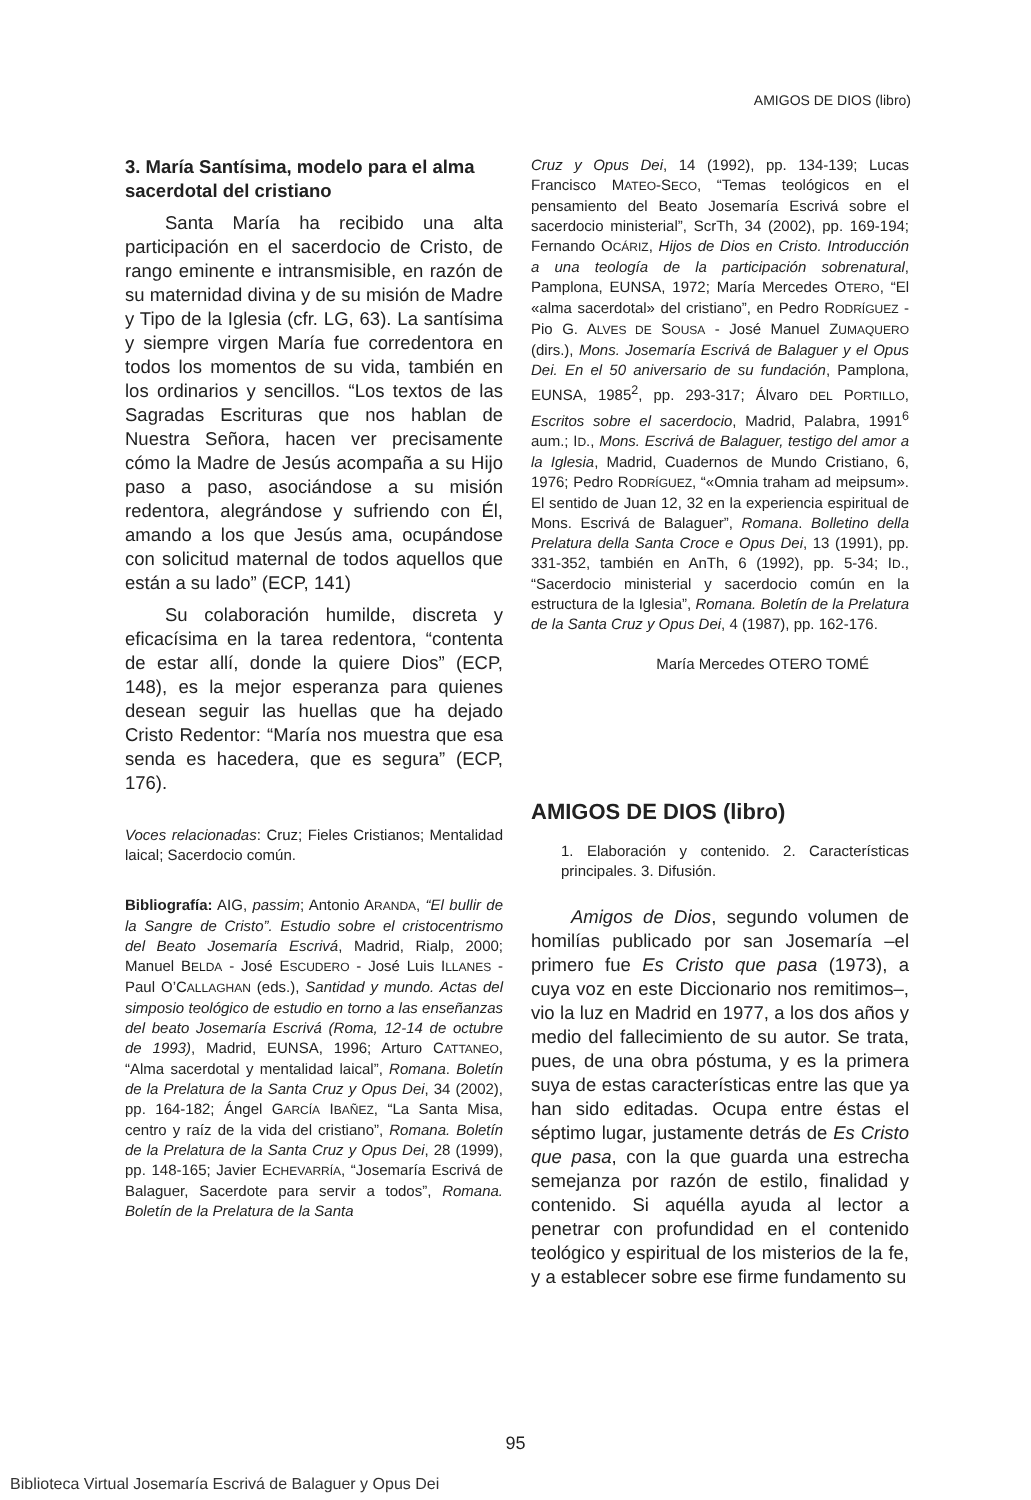AMIGOS DE DIOS (libro)
3. María Santísima, modelo para el alma sacerdotal del cristiano
Santa María ha recibido una alta participación en el sacerdocio de Cristo, de rango eminente e intransmisible, en razón de su maternidad divina y de su misión de Madre y Tipo de la Iglesia (cfr. LG, 63). La santísima y siempre virgen María fue corredentora en todos los momentos de su vida, también en los ordinarios y sencillos. “Los textos de las Sagradas Escrituras que nos hablan de Nuestra Señora, hacen ver precisamente cómo la Madre de Jesús acompaña a su Hijo paso a paso, asociándose a su misión redentora, alegrándose y sufriendo con Él, amando a los que Jesús ama, ocupándose con solicitud maternal de todos aquellos que están a su lado” (ECP, 141)
Su colaboración humilde, discreta y eficacísima en la tarea redentora, “contenta de estar allí, donde la quiere Dios” (ECP, 148), es la mejor esperanza para quienes desean seguir las huellas que ha dejado Cristo Redentor: “María nos muestra que esa senda es hacedera, que es segura” (ECP, 176).
Voces relacionadas: Cruz; Fieles Cristianos; Mentalidad laical; Sacerdocio común.
Bibliografía: AIG, passim; Antonio ARANDA, “El bullir de la Sangre de Cristo”. Estudio sobre el cristocentrismo del Beato Josemaría Escrivá, Madrid, Rialp, 2000; Manuel BELDA - José ESCUDERO - José Luis ILLANES - Paul O’CALLAGHAN (eds.), Santidad y mundo. Actas del simposio teológico de estudio en torno a las enseñanzas del beato Josemaría Escrivá (Roma, 12-14 de octubre de 1993), Madrid, EUNSA, 1996; Arturo CATTANEO, “Alma sacerdotal y mentalidad laical”, Romana. Boletín de la Prelatura de la Santa Cruz y Opus Dei, 34 (2002), pp. 164-182; Ángel GARCÍA IBAÑEZ, “La Santa Misa, centro y raíz de la vida del cristiano”, Romana. Boletín de la Prelatura de la Santa Cruz y Opus Dei, 28 (1999), pp. 148-165; Javier ECHEVARRÍA, “Josemaría Escrivá de Balaguer, Sacerdote para servir a todos”, Romana. Boletín de la Prelatura de la Santa
Cruz y Opus Dei, 14 (1992), pp. 134-139; Lucas Francisco MATEO-SECO, “Temas teológicos en el pensamiento del Beato Josemaría Escrivá sobre el sacerdocio ministerial”, ScrTh, 34 (2002), pp. 169-194; Fernando OCÁRIZ, Hijos de Dios en Cristo. Introducción a una teología de la participación sobrenatural, Pamplona, EUNSA, 1972; María Mercedes OTERO, “El «alma sacerdotal» del cristiano”, en Pedro RODRÍGUEZ - Pio G. ALVES DE SOUSA - José Manuel ZUMAQUERO (dirs.), Mons. Josemaría Escrivá de Balaguer y el Opus Dei. En el 50 aniversario de su fundación, Pamplona, EUNSA, 1985<sup>2</sup>, pp. 293-317; Álvaro DEL PORTILLO, Escritos sobre el sacerdocio, Madrid, Palabra, 1991<sup>6</sup> aum.; ID., Mons. Escrivá de Balaguer, testigo del amor a la Iglesia, Madrid, Cuadernos de Mundo Cristiano, 6, 1976; Pedro RODRÍGUEZ, “«Omnia traham ad meipsum». El sentido de Juan 12, 32 en la experiencia espiritual de Mons. Escrivá de Balaguer”, Romana. Bolletino della Prelatura della Santa Croce e Opus Dei, 13 (1991), pp. 331-352, también en AnTh, 6 (1992), pp. 5-34; ID., “Sacerdocio ministerial y sacerdocio común en la estructura de la Iglesia”, Romana. Boletín de la Prelatura de la Santa Cruz y Opus Dei, 4 (1987), pp. 162-176.
María Mercedes OTERO TOMÉ
AMIGOS DE DIOS (libro)
1. Elaboración y contenido. 2. Características principales. 3. Difusión.
Amigos de Dios, segundo volumen de homilías publicado por san Josemaría –el primero fue Es Cristo que pasa (1973), a cuya voz en este Diccionario nos remitimos–, vio la luz en Madrid en 1977, a los dos años y medio del fallecimiento de su autor. Se trata, pues, de una obra póstuma, y es la primera suya de estas características entre las que ya han sido editadas. Ocupa entre éstas el séptimo lugar, justamente detrás de Es Cristo que pasa, con la que guarda una estrecha semejanza por razón de estilo, finalidad y contenido. Si aquélla ayuda al lector a penetrar con profundidad en el contenido teológico y espiritual de los misterios de la fe, y a establecer sobre ese firme fundamento su
95
Biblioteca Virtual Josemaría Escrivá de Balaguer y Opus Dei